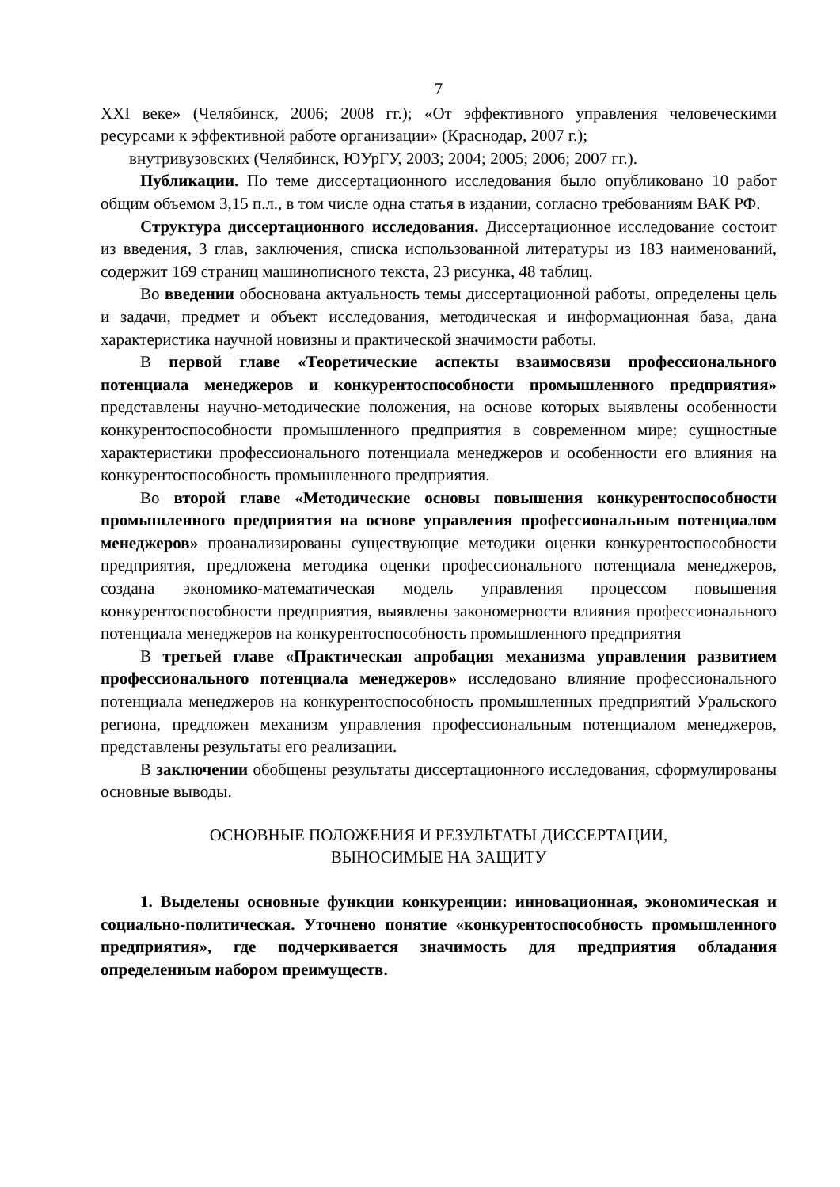7
XXI веке» (Челябинск, 2006; 2008 гг.); «От эффективного управления человеческими ресурсами к эффективной работе организации» (Краснодар, 2007 г.);
внутривузовских (Челябинск, ЮУрГУ, 2003; 2004; 2005; 2006; 2007 гг.).
Публикации. По теме диссертационного исследования было опубликовано 10 работ общим объемом 3,15 п.л., в том числе одна статья в издании, согласно требованиям ВАК РФ.
Структура диссертационного исследования. Диссертационное исследование состоит из введения, 3 глав, заключения, списка использованной литературы из 183 наименований, содержит 169 страниц машинописного текста, 23 рисунка, 48 таблиц.
Во введении обоснована актуальность темы диссертационной работы, определены цель и задачи, предмет и объект исследования, методическая и информационная база, дана характеристика научной новизны и практической значимости работы.
В первой главе «Теоретические аспекты взаимосвязи профессионального потенциала менеджеров и конкурентоспособности промышленного предприятия» представлены научно-методические положения, на основе которых выявлены особенности конкурентоспособности промышленного предприятия в современном мире; сущностные характеристики профессионального потенциала менеджеров и особенности его влияния на конкурентоспособность промышленного предприятия.
Во второй главе «Методические основы повышения конкурентоспособности промышленного предприятия на основе управления профессиональным потенциалом менеджеров» проанализированы существующие методики оценки конкурентоспособности предприятия, предложена методика оценки профессионального потенциала менеджеров, создана экономико-математическая модель управления процессом повышения конкурентоспособности предприятия, выявлены закономерности влияния профессионального потенциала менеджеров на конкурентоспособность промышленного предприятия
В третьей главе «Практическая апробация механизма управления развитием профессионального потенциала менеджеров» исследовано влияние профессионального потенциала менеджеров на конкурентоспособность промышленных предприятий Уральского региона, предложен механизм управления профессиональным потенциалом менеджеров, представлены результаты его реализации.
В заключении обобщены результаты диссертационного исследования, сформулированы основные выводы.
ОСНОВНЫЕ ПОЛОЖЕНИЯ И РЕЗУЛЬТАТЫ ДИССЕРТАЦИИ,
ВЫНОСИМЫЕ НА ЗАЩИТУ
1. Выделены основные функции конкуренции: инновационная, экономическая и социально-политическая. Уточнено понятие «конкурентоспособность промышленного предприятия», где подчеркивается значимость для предприятия обладания определенным набором преимуществ.